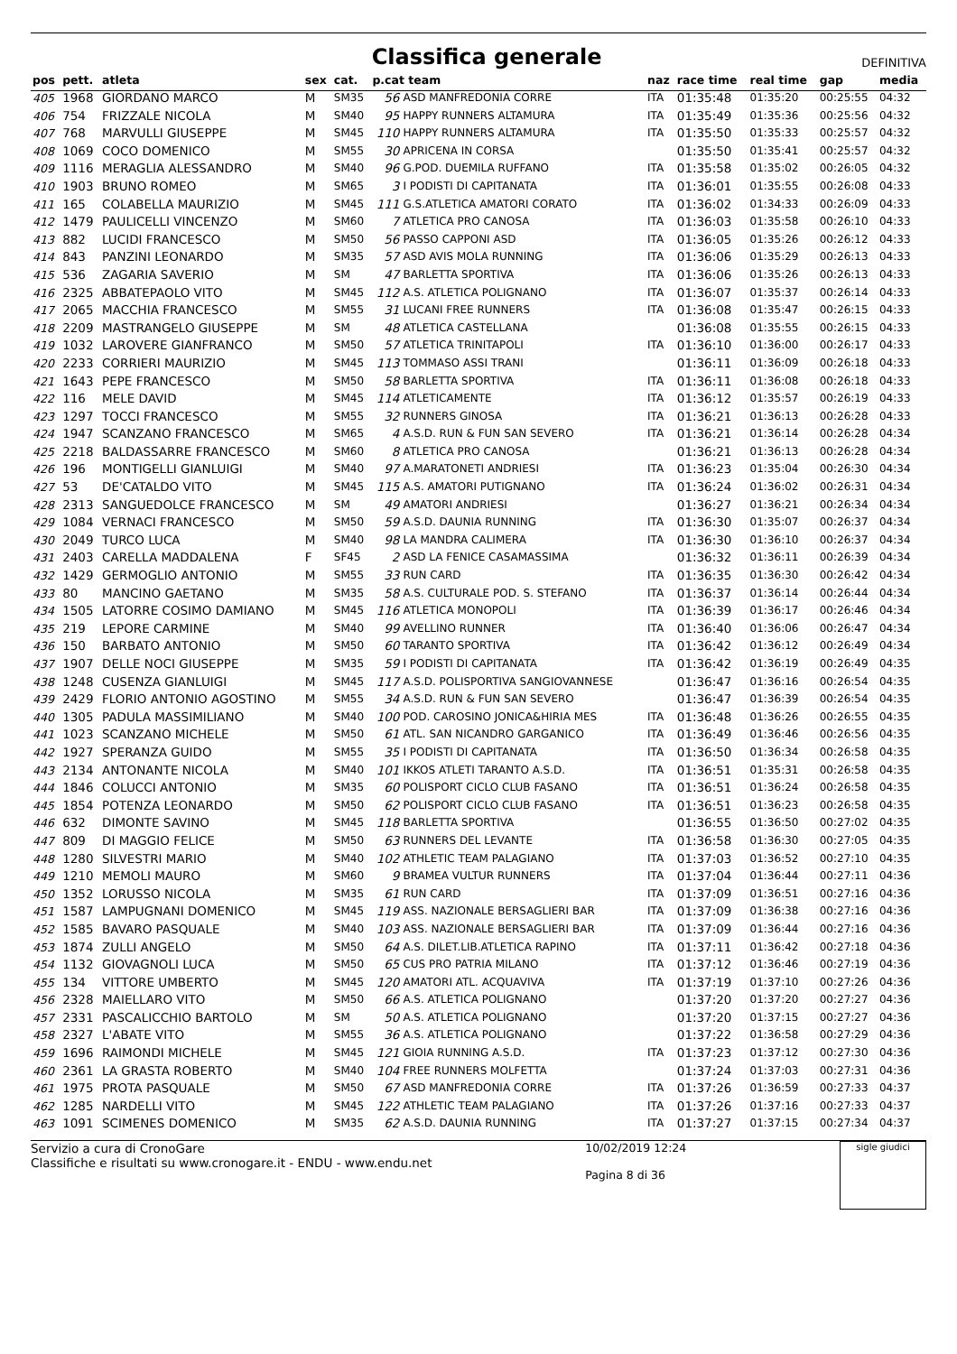Classifica generale
DEFINITIVA
| pos | pett. | atleta | sex | cat. | p.cat team | | naz | race time | real time | gap | media |
| --- | --- | --- | --- | --- | --- | --- | --- | --- | --- | --- | --- |
| 405 | 1968 | GIORDANO MARCO | M | SM35 | 56 | ASD MANFREDONIA CORRE | ITA | 01:35:48 | 01:35:20 | 00:25:55 | 04:32 |
| 406 | 754 | FRIZZALE NICOLA | M | SM40 | 95 | HAPPY RUNNERS ALTAMURA | ITA | 01:35:49 | 01:35:36 | 00:25:56 | 04:32 |
| 407 | 768 | MARVULLI GIUSEPPE | M | SM45 | 110 | HAPPY RUNNERS ALTAMURA | ITA | 01:35:50 | 01:35:33 | 00:25:57 | 04:32 |
| 408 | 1069 | COCO DOMENICO | M | SM55 | 30 | APRICENA IN CORSA | | 01:35:50 | 01:35:41 | 00:25:57 | 04:32 |
| 409 | 1116 | MERAGLIA ALESSANDRO | M | SM40 | 96 | G.POD. DUEMILA RUFFANO | ITA | 01:35:58 | 01:35:02 | 00:26:05 | 04:32 |
| 410 | 1903 | BRUNO ROMEO | M | SM65 | 3 | I PODISTI DI CAPITANATA | ITA | 01:36:01 | 01:35:55 | 00:26:08 | 04:33 |
| 411 | 165 | COLABELLA MAURIZIO | M | SM45 | 111 | G.S.ATLETICA AMATORI CORATO | ITA | 01:36:02 | 01:34:33 | 00:26:09 | 04:33 |
| 412 | 1479 | PAULICELLI VINCENZO | M | SM60 | 7 | ATLETICA PRO CANOSA | ITA | 01:36:03 | 01:35:58 | 00:26:10 | 04:33 |
| 413 | 882 | LUCIDI FRANCESCO | M | SM50 | 56 | PASSO CAPPONI ASD | ITA | 01:36:05 | 01:35:26 | 00:26:12 | 04:33 |
| 414 | 843 | PANZINI LEONARDO | M | SM35 | 57 | ASD AVIS MOLA RUNNING | ITA | 01:36:06 | 01:35:29 | 00:26:13 | 04:33 |
| 415 | 536 | ZAGARIA SAVERIO | M | SM | 47 | BARLETTA SPORTIVA | ITA | 01:36:06 | 01:35:26 | 00:26:13 | 04:33 |
| 416 | 2325 | ABBATEPAOLO VITO | M | SM45 | 112 | A.S. ATLETICA POLIGNANO | ITA | 01:36:07 | 01:35:37 | 00:26:14 | 04:33 |
| 417 | 2065 | MACCHIA FRANCESCO | M | SM55 | 31 | LUCANI FREE RUNNERS | ITA | 01:36:08 | 01:35:47 | 00:26:15 | 04:33 |
| 418 | 2209 | MASTRANGELO GIUSEPPE | M | SM | 48 | ATLETICA CASTELLANA | | 01:36:08 | 01:35:55 | 00:26:15 | 04:33 |
| 419 | 1032 | LAROVERE GIANFRANCO | M | SM50 | 57 | ATLETICA TRINITAPOLI | ITA | 01:36:10 | 01:36:00 | 00:26:17 | 04:33 |
| 420 | 2233 | CORRIERI MAURIZIO | M | SM45 | 113 | TOMMASO ASSI TRANI | | 01:36:11 | 01:36:09 | 00:26:18 | 04:33 |
| 421 | 1643 | PEPE FRANCESCO | M | SM50 | 58 | BARLETTA SPORTIVA | ITA | 01:36:11 | 01:36:08 | 00:26:18 | 04:33 |
| 422 | 116 | MELE DAVID | M | SM45 | 114 | ATLETICAMENTE | ITA | 01:36:12 | 01:35:57 | 00:26:19 | 04:33 |
| 423 | 1297 | TOCCI FRANCESCO | M | SM55 | 32 | RUNNERS GINOSA | ITA | 01:36:21 | 01:36:13 | 00:26:28 | 04:33 |
| 424 | 1947 | SCANZANO FRANCESCO | M | SM65 | 4 | A.S.D. RUN & FUN SAN SEVERO | ITA | 01:36:21 | 01:36:14 | 00:26:28 | 04:34 |
| 425 | 2218 | BALDASSARRE FRANCESCO | M | SM60 | 8 | ATLETICA PRO CANOSA | | 01:36:21 | 01:36:13 | 00:26:28 | 04:34 |
| 426 | 196 | MONTIGELLI GIANLUIGI | M | SM40 | 97 | A.MARATONETI ANDRIESI | ITA | 01:36:23 | 01:35:04 | 00:26:30 | 04:34 |
| 427 | 53 | DE'CATALDO VITO | M | SM45 | 115 | A.S. AMATORI PUTIGNANO | ITA | 01:36:24 | 01:36:02 | 00:26:31 | 04:34 |
| 428 | 2313 | SANGUEDOLCE FRANCESCO | M | SM | 49 | AMATORI ANDRIESI | | 01:36:27 | 01:36:21 | 00:26:34 | 04:34 |
| 429 | 1084 | VERNACI FRANCESCO | M | SM50 | 59 | A.S.D. DAUNIA RUNNING | ITA | 01:36:30 | 01:35:07 | 00:26:37 | 04:34 |
| 430 | 2049 | TURCO LUCA | M | SM40 | 98 | LA MANDRA CALIMERA | ITA | 01:36:30 | 01:36:10 | 00:26:37 | 04:34 |
| 431 | 2403 | CARELLA MADDALENA | F | SF45 | 2 | ASD LA FENICE CASAMASSIMA | | 01:36:32 | 01:36:11 | 00:26:39 | 04:34 |
| 432 | 1429 | GERMOGLIO ANTONIO | M | SM55 | 33 | RUN CARD | ITA | 01:36:35 | 01:36:30 | 00:26:42 | 04:34 |
| 433 | 80 | MANCINO GAETANO | M | SM35 | 58 | A.S. CULTURALE POD. S. STEFANO | ITA | 01:36:37 | 01:36:14 | 00:26:44 | 04:34 |
| 434 | 1505 | LATORRE COSIMO DAMIANO | M | SM45 | 116 | ATLETICA MONOPOLI | ITA | 01:36:39 | 01:36:17 | 00:26:46 | 04:34 |
| 435 | 219 | LEPORE CARMINE | M | SM40 | 99 | AVELLINO RUNNER | ITA | 01:36:40 | 01:36:06 | 00:26:47 | 04:34 |
| 436 | 150 | BARBATO ANTONIO | M | SM50 | 60 | TARANTO SPORTIVA | ITA | 01:36:42 | 01:36:12 | 00:26:49 | 04:34 |
| 437 | 1907 | DELLE NOCI GIUSEPPE | M | SM35 | 59 | I PODISTI DI CAPITANATA | ITA | 01:36:42 | 01:36:19 | 00:26:49 | 04:35 |
| 438 | 1248 | CUSENZA GIANLUIGI | M | SM45 | 117 | A.S.D. POLISPORTIVA SANGIOVANNESE | | 01:36:47 | 01:36:16 | 00:26:54 | 04:35 |
| 439 | 2429 | FLORIO ANTONIO AGOSTINO | M | SM55 | 34 | A.S.D. RUN & FUN SAN SEVERO | | 01:36:47 | 01:36:39 | 00:26:54 | 04:35 |
| 440 | 1305 | PADULA MASSIMILIANO | M | SM40 | 100 | POD. CAROSINO JONICA&HIRIA MES | ITA | 01:36:48 | 01:36:26 | 00:26:55 | 04:35 |
| 441 | 1023 | SCANZANO MICHELE | M | SM50 | 61 | ATL. SAN NICANDRO GARGANICO | ITA | 01:36:49 | 01:36:46 | 00:26:56 | 04:35 |
| 442 | 1927 | SPERANZA GUIDO | M | SM55 | 35 | I PODISTI DI CAPITANATA | ITA | 01:36:50 | 01:36:34 | 00:26:58 | 04:35 |
| 443 | 2134 | ANTONANTE NICOLA | M | SM40 | 101 | IKKOS ATLETI TARANTO A.S.D. | ITA | 01:36:51 | 01:35:31 | 00:26:58 | 04:35 |
| 444 | 1846 | COLUCCI ANTONIO | M | SM35 | 60 | POLISPORT CICLO CLUB FASANO | ITA | 01:36:51 | 01:36:24 | 00:26:58 | 04:35 |
| 445 | 1854 | POTENZA LEONARDO | M | SM50 | 62 | POLISPORT CICLO CLUB FASANO | ITA | 01:36:51 | 01:36:23 | 00:26:58 | 04:35 |
| 446 | 632 | DIMONTE SAVINO | M | SM45 | 118 | BARLETTA SPORTIVA | | 01:36:55 | 01:36:50 | 00:27:02 | 04:35 |
| 447 | 809 | DI MAGGIO FELICE | M | SM50 | 63 | RUNNERS DEL LEVANTE | ITA | 01:36:58 | 01:36:30 | 00:27:05 | 04:35 |
| 448 | 1280 | SILVESTRI MARIO | M | SM40 | 102 | ATHLETIC TEAM PALAGIANO | ITA | 01:37:03 | 01:36:52 | 00:27:10 | 04:35 |
| 449 | 1210 | MEMOLI MAURO | M | SM60 | 9 | BRAMEA VULTUR RUNNERS | ITA | 01:37:04 | 01:36:44 | 00:27:11 | 04:36 |
| 450 | 1352 | LORUSSO NICOLA | M | SM35 | 61 | RUN CARD | ITA | 01:37:09 | 01:36:51 | 00:27:16 | 04:36 |
| 451 | 1587 | LAMPUGNANI DOMENICO | M | SM45 | 119 | ASS. NAZIONALE BERSAGLIERI BAR | ITA | 01:37:09 | 01:36:38 | 00:27:16 | 04:36 |
| 452 | 1585 | BAVARO PASQUALE | M | SM40 | 103 | ASS. NAZIONALE BERSAGLIERI BAR | ITA | 01:37:09 | 01:36:44 | 00:27:16 | 04:36 |
| 453 | 1874 | ZULLI ANGELO | M | SM50 | 64 | A.S. DILET.LIB.ATLETICA RAPINO | ITA | 01:37:11 | 01:36:42 | 00:27:18 | 04:36 |
| 454 | 1132 | GIOVAGNOLI LUCA | M | SM50 | 65 | CUS PRO PATRIA MILANO | ITA | 01:37:12 | 01:36:46 | 00:27:19 | 04:36 |
| 455 | 134 | VITTORE UMBERTO | M | SM45 | 120 | AMATORI ATL. ACQUAVIVA | ITA | 01:37:19 | 01:37:10 | 00:27:26 | 04:36 |
| 456 | 2328 | MAIELLARO VITO | M | SM50 | 66 | A.S. ATLETICA POLIGNANO | | 01:37:20 | 01:37:20 | 00:27:27 | 04:36 |
| 457 | 2331 | PASCALICCHIO BARTOLO | M | SM | 50 | A.S. ATLETICA POLIGNANO | | 01:37:20 | 01:37:15 | 00:27:27 | 04:36 |
| 458 | 2327 | L'ABATE VITO | M | SM55 | 36 | A.S. ATLETICA POLIGNANO | | 01:37:22 | 01:36:58 | 00:27:29 | 04:36 |
| 459 | 1696 | RAIMONDI MICHELE | M | SM45 | 121 | GIOIA RUNNING A.S.D. | ITA | 01:37:23 | 01:37:12 | 00:27:30 | 04:36 |
| 460 | 2361 | LA GRASTA ROBERTO | M | SM40 | 104 | FREE RUNNERS MOLFETTA | | 01:37:24 | 01:37:03 | 00:27:31 | 04:36 |
| 461 | 1975 | PROTA PASQUALE | M | SM50 | 67 | ASD MANFREDONIA CORRE | ITA | 01:37:26 | 01:36:59 | 00:27:33 | 04:37 |
| 462 | 1285 | NARDELLI VITO | M | SM45 | 122 | ATHLETIC TEAM PALAGIANO | ITA | 01:37:26 | 01:37:16 | 00:27:33 | 04:37 |
| 463 | 1091 | SCIMENES DOMENICO | M | SM35 | 62 | A.S.D. DAUNIA RUNNING | ITA | 01:37:27 | 01:37:15 | 00:27:34 | 04:37 |
Servizio a cura di CronoGare
Classifiche e risultati su www.cronogare.it - ENDU - www.endu.net
10/02/2019 12:24
Pagina 8 di 36
sigle giudici